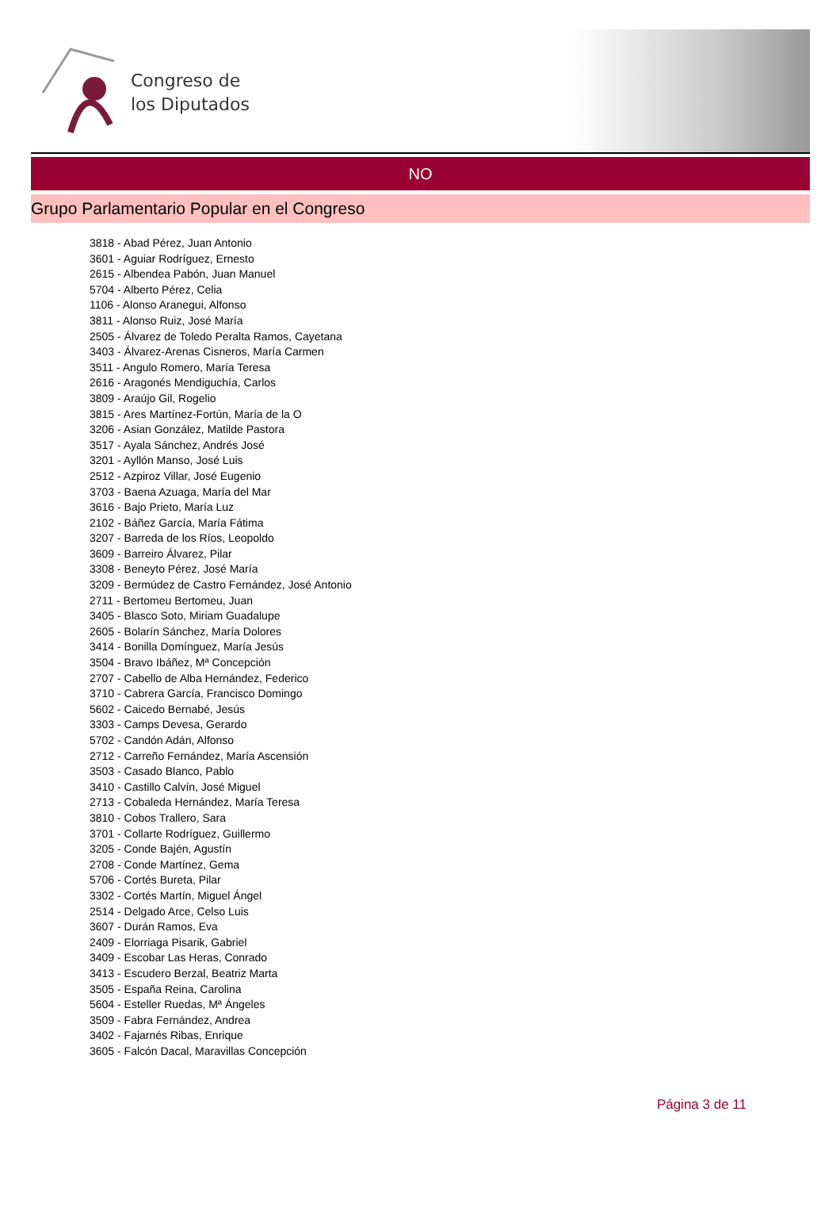Congreso de
los Diputados
NO
Grupo Parlamentario Popular en el Congreso
3818 - Abad Pérez, Juan Antonio
3601 - Aguiar Rodríguez, Ernesto
2615 - Albendea Pabón, Juan Manuel
5704 - Alberto Pérez, Celia
1106 - Alonso Aranegui, Alfonso
3811 - Alonso Ruiz, José María
2505 - Álvarez de Toledo Peralta Ramos, Cayetana
3403 - Álvarez-Arenas Cisneros, María Carmen
3511 - Angulo Romero, María Teresa
2616 - Aragonés Mendiguchía, Carlos
3809 - Araújo Gil, Rogelio
3815 - Ares Martínez-Fortún, María de la O
3206 - Asian González, Matilde Pastora
3517 - Ayala Sánchez, Andrés José
3201 - Ayllón Manso, José Luis
2512 - Azpiroz Villar, José Eugenio
3703 - Baena Azuaga, María del Mar
3616 - Bajo Prieto, María Luz
2102 - Báñez García, María Fátima
3207 - Barreda de los Ríos, Leopoldo
3609 - Barreiro Álvarez, Pilar
3308 - Beneyto Pérez, José María
3209 - Bermúdez de Castro Fernández, José Antonio
2711 - Bertomeu Bertomeu, Juan
3405 - Blasco Soto, Miriam Guadalupe
2605 - Bolarín Sánchez, María Dolores
3414 - Bonilla Domínguez, María Jesús
3504 - Bravo Ibáñez, Mª Concepción
2707 - Cabello de Alba Hernández, Federico
3710 - Cabrera García, Francisco Domingo
5602 - Caicedo Bernabé, Jesús
3303 - Camps Devesa, Gerardo
5702 - Candón Adán, Alfonso
2712 - Carreño Fernández, María Ascensión
3503 - Casado Blanco, Pablo
3410 - Castillo Calvín, José Miguel
2713 - Cobaleda Hernández, María Teresa
3810 - Cobos Trallero, Sara
3701 - Collarte Rodríguez, Guillermo
3205 - Conde Bajén, Agustín
2708 - Conde Martínez, Gema
5706 - Cortés Bureta, Pilar
3302 - Cortés Martín, Miguel Ángel
2514 - Delgado Arce, Celso Luis
3607 - Durán Ramos, Eva
2409 - Elorriaga Pisarik, Gabriel
3409 - Escobar Las Heras, Conrado
3413 - Escudero Berzal, Beatriz Marta
3505 - España Reina, Carolina
5604 - Esteller Ruedas, Mª Ángeles
3509 - Fabra Fernández, Andrea
3402 - Fajarnés Ribas, Enrique
3605 - Falcón Dacal, Maravillas Concepción
Página 3 de 11